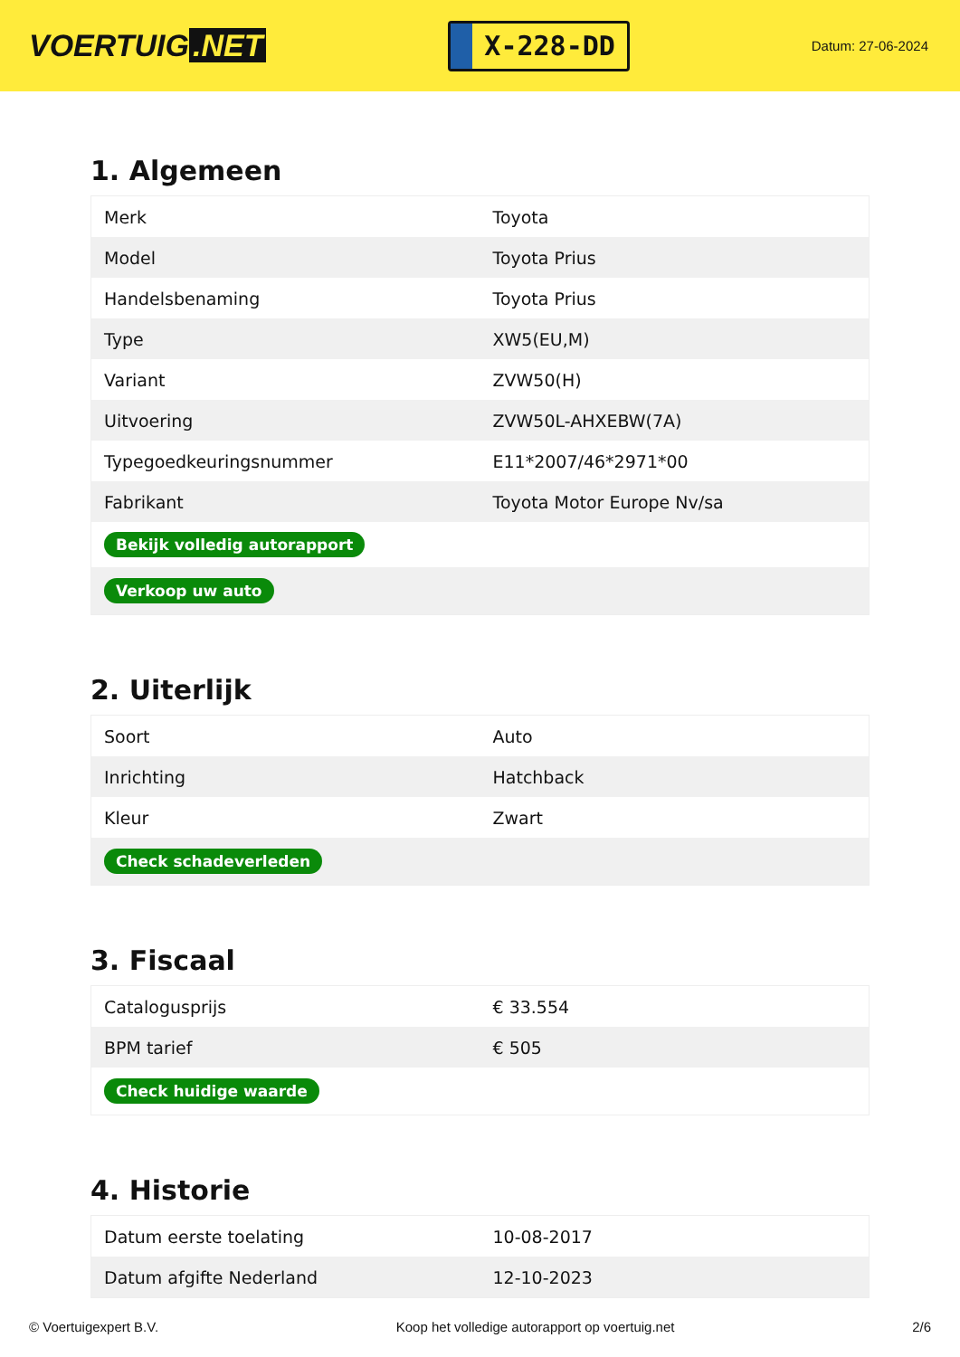VOERTUIG.NET
X-228-DD
Datum: 27-06-2024
1. Algemeen
| Merk | Toyota |
| Model | Toyota Prius |
| Handelsbenaming | Toyota Prius |
| Type | XW5(EU,M) |
| Variant | ZVW50(H) |
| Uitvoering | ZVW50L-AHXEBW(7A) |
| Typegoedkeuringsnummer | E11*2007/46*2971*00 |
| Fabrikant | Toyota Motor Europe Nv/sa |
| Bekijk volledig autorapport | |
| Verkoop uw auto | |
2. Uiterlijk
| Soort | Auto |
| Inrichting | Hatchback |
| Kleur | Zwart |
| Check schadeverleden | |
3. Fiscaal
| Catalogusprijs | € 33.554 |
| BPM tarief | € 505 |
| Check huidige waarde | |
4. Historie
| Datum eerste toelating | 10-08-2017 |
| Datum afgifte Nederland | 12-10-2023 |
© Voertuigexpert B.V. Koop het volledige autorapport op voertuig.net 2/6